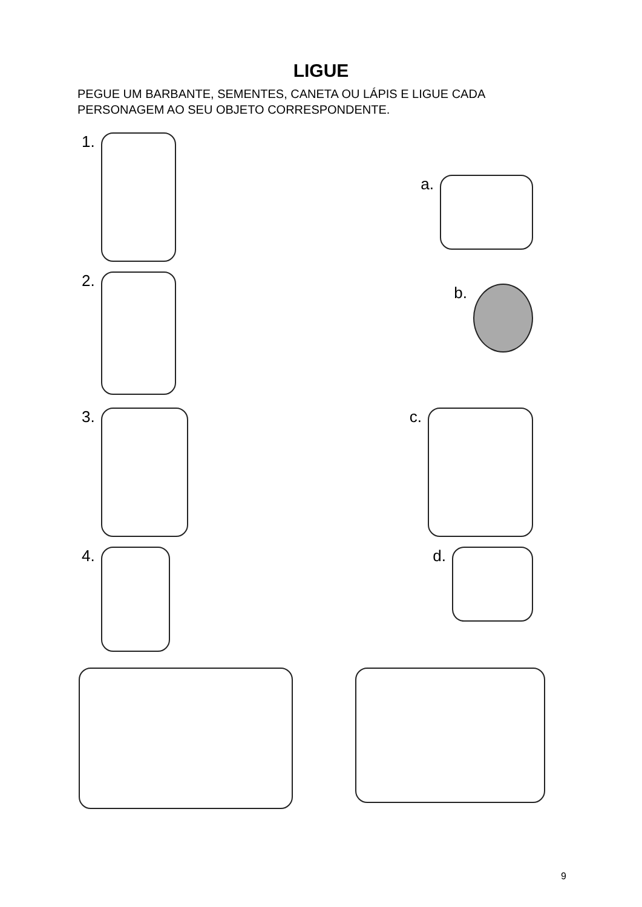LIGUE
PEGUE UM BARBANTE, SEMENTES, CANETA OU LÁPIS E LIGUE CADA PERSONAGEM AO SEU OBJETO CORRESPONDENTE.
1.
a.
2.
b.
3. c.
4. d.
9